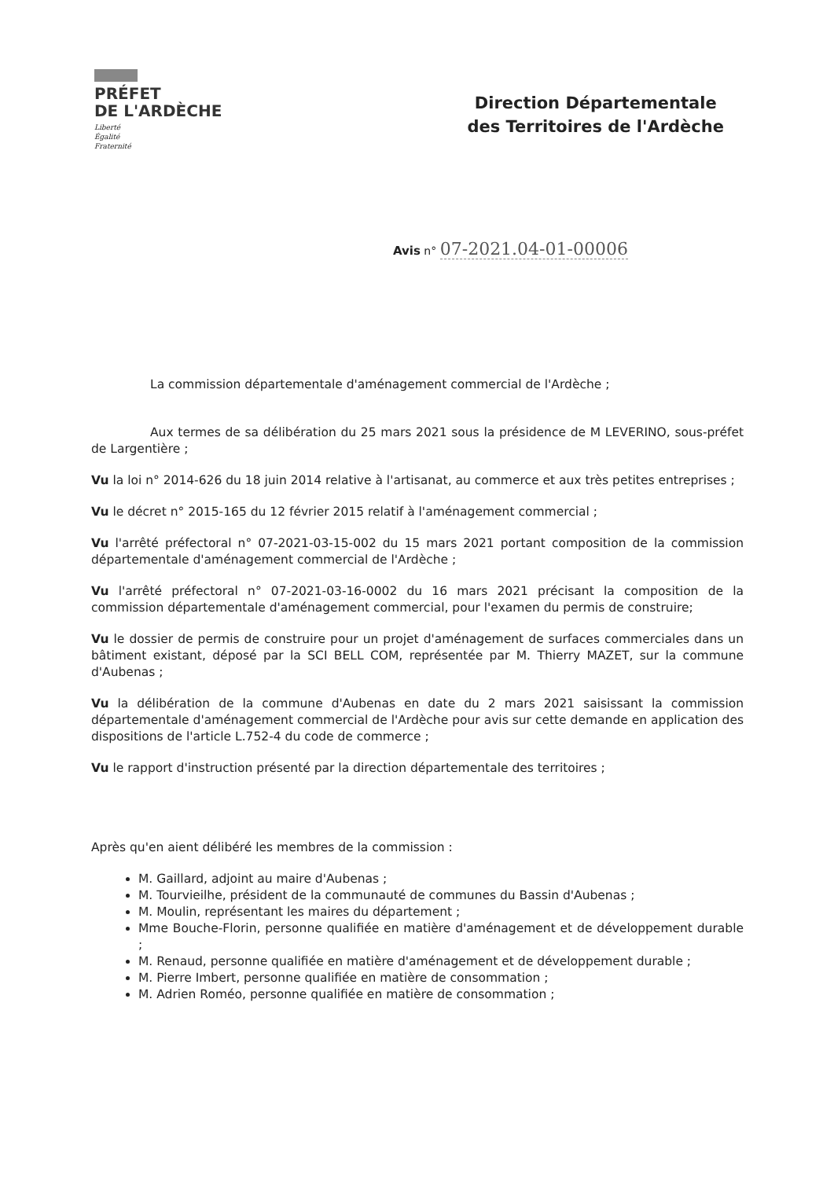PRÉFET
DE L'ARDÈCHE
Liberté
Égalité
Fraternité
Direction Départementale
des Territoires de l'Ardèche
Avis n° 07-2021.04-01-00006
La commission départementale d'aménagement commercial de l'Ardèche ;
Aux termes de sa délibération du 25 mars 2021 sous la présidence de M LEVERINO, sous-préfet de Largentière ;
Vu la loi n° 2014-626 du 18 juin 2014 relative à l'artisanat, au commerce et aux très petites entreprises ;
Vu le décret n° 2015-165 du 12 février 2015 relatif à l'aménagement commercial ;
Vu l'arrêté préfectoral n° 07-2021-03-15-002 du 15 mars 2021 portant composition de la commission départementale d'aménagement commercial de l'Ardèche ;
Vu l'arrêté préfectoral n° 07-2021-03-16-0002 du 16 mars 2021 précisant la composition de la commission départementale d'aménagement commercial, pour l'examen du permis de construire;
Vu le dossier de permis de construire pour un projet d'aménagement de surfaces commerciales dans un bâtiment existant, déposé par la SCI BELL COM, représentée par M. Thierry MAZET, sur la commune d'Aubenas ;
Vu la délibération de la commune d'Aubenas en date du 2 mars 2021 saisissant la commission départementale d'aménagement commercial de l'Ardèche pour avis sur cette demande en application des dispositions de l'article L.752-4 du code de commerce ;
Vu le rapport d'instruction présenté par la direction départementale des territoires ;
Après qu'en aient délibéré les membres de la commission :
M. Gaillard, adjoint au maire d'Aubenas ;
M. Tourvieilhe, président de la communauté de communes du Bassin d'Aubenas ;
M. Moulin, représentant les maires du département ;
Mme Bouche-Florin, personne qualifiée en matière d'aménagement et de développement durable ;
M. Renaud, personne qualifiée en matière d'aménagement et de développement durable ;
M. Pierre Imbert, personne qualifiée en matière de consommation ;
M. Adrien Roméo, personne qualifiée en matière de consommation ;